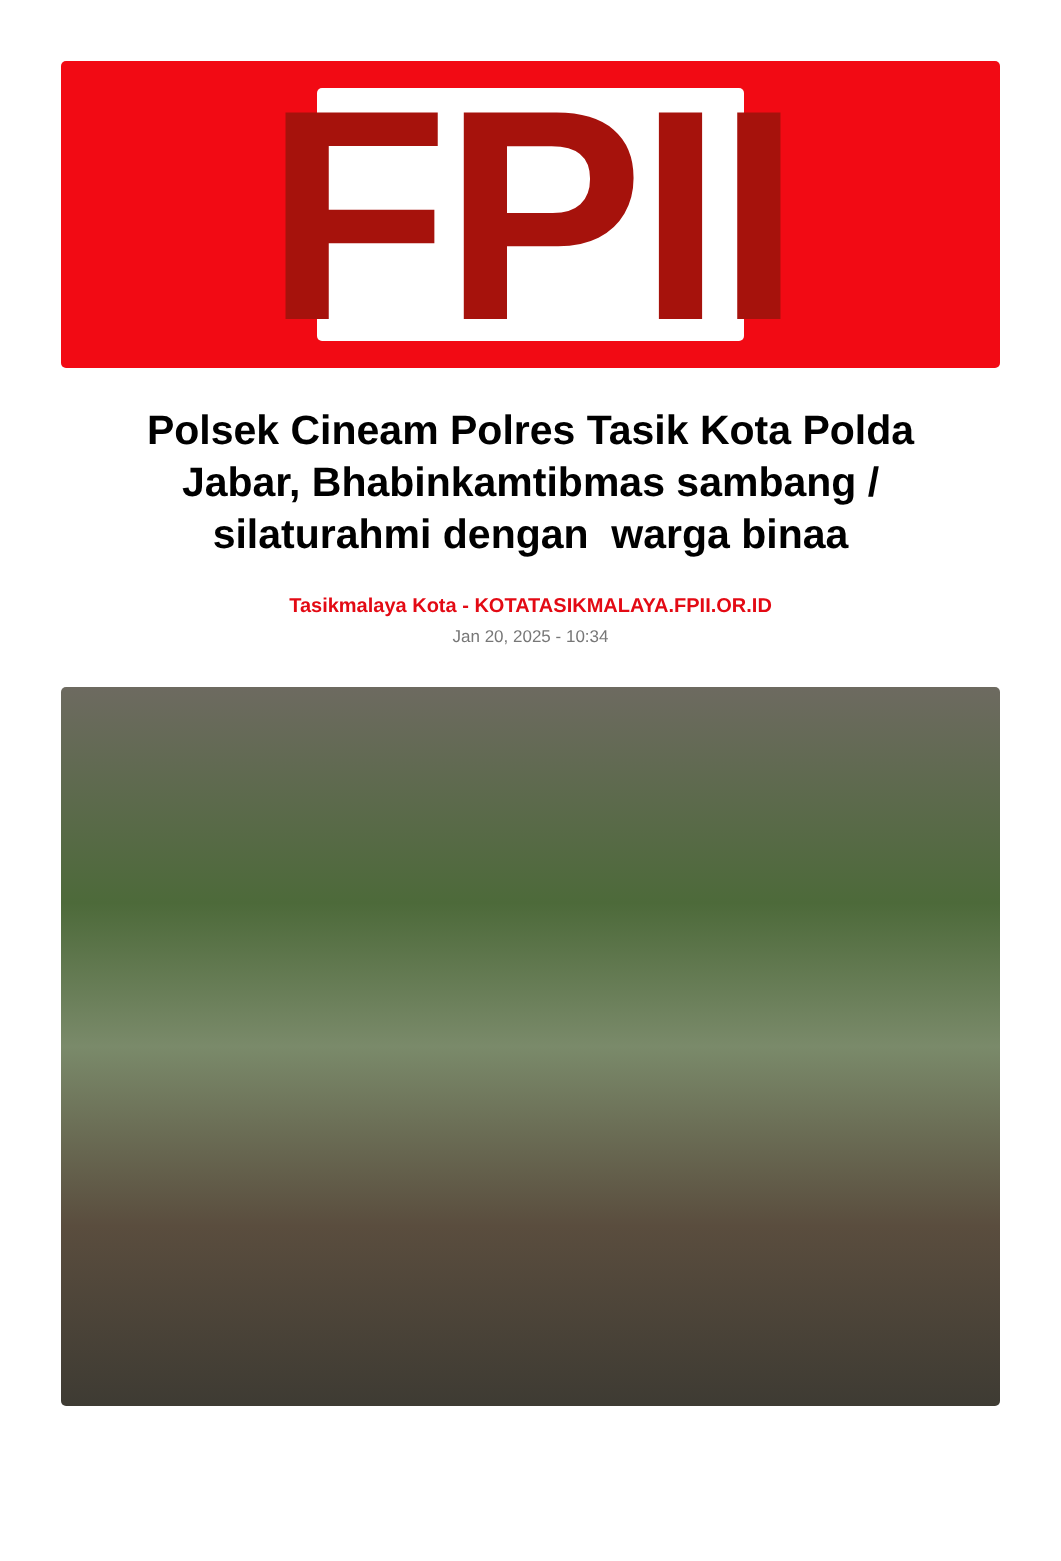FPII
Polsek Cineam Polres Tasik Kota Polda Jabar, Bhabinkamtibmas sambang / silaturahmi dengan warga binaa
Tasikmalaya Kota - KOTATASIKMALAYA.FPII.OR.ID
Jan 20, 2025 - 10:34